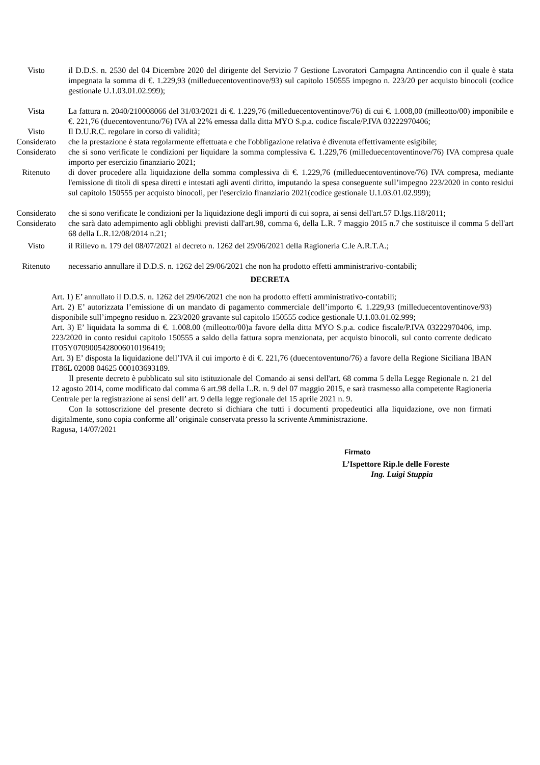Visto il D.D.S. n. 2530 del 04 Dicembre 2020 del dirigente del Servizio 7 Gestione Lavoratori Campagna Antincendio con il quale è stata impegnata la somma di €. 1.229,93 (milleduecentoventinove/93) sul capitolo 150555 impegno n. 223/20 per acquisto binocoli (codice gestionale U.1.03.01.02.999);
Vista La fattura n. 2040/210008066 del 31/03/2021 di €. 1.229,76 (milleduecentoventinove/76) di cui €. 1.008,00 (milleotto/00) imponibile e €. 221,76 (duecentoventuno/76) IVA al 22% emessa dalla ditta MYO S.p.a. codice fiscale/P.IVA 03222970406;
Visto Il D.U.R.C. regolare in corso di validità;
Considerato che la prestazione è stata regolarmente effettuata e che l'obbligazione relativa è divenuta effettivamente esigibile;
Considerato che si sono verificate le condizioni per liquidare la somma complessiva €. 1.229,76 (milleduecentoventinove/76) IVA compresa quale importo per esercizio finanziario 2021;
Ritenuto di dover procedere alla liquidazione della somma complessiva di €. 1.229,76 (milleduecentoventinove/76) IVA compresa, mediante l'emissione di titoli di spesa diretti e intestati agli aventi diritto, imputando la spesa conseguente sull’impegno 223/2020 in conto residui sul capitolo 150555 per acquisto binocoli, per l'esercizio finanziario 2021(codice gestionale U.1.03.01.02.999);
Considerato che si sono verificate le condizioni per la liquidazione degli importi di cui sopra, ai sensi dell'art.57 D.lgs.118/2011;
Considerato che sarà dato adempimento agli obblighi previsti dall'art.98, comma 6, della L.R. 7 maggio 2015 n.7 che sostituisce il comma 5 dell'art 68 della L.R.12/08/2014 n.21;
Visto il Rilievo n. 179 del 08/07/2021 al decreto n. 1262 del 29/06/2021 della Ragioneria C.le A.R.T.A.;
Ritenuto necessario annullare il D.D.S. n. 1262 del 29/06/2021 che non ha prodotto effetti amministrarivo-contabili;
DECRETA
Art. 1) E’ annullato il D.D.S. n. 1262 del 29/06/2021 che non ha prodotto effetti amministrativo-contabili;
Art. 2) E’ autorizzata l’emissione di un mandato di pagamento commerciale dell’importo €. 1.229,93 (milleduecentoventinove/93) disponibile sull’impegno residuo n. 223/2020 gravante sul capitolo 150555 codice gestionale U.1.03.01.02.999;
Art. 3) E’ liquidata la somma di €. 1.008.00 (milleotto/00)a favore della ditta MYO S.p.a. codice fiscale/P.IVA 03222970406, imp. 223/2020 in conto residui capitolo 150555 a saldo della fattura sopra menzionata, per acquisto binocoli, sul conto corrente dedicato IT05Y0709005428006010196419;
Art. 3) E’ disposta la liquidazione dell’IVA il cui importo è di €. 221,76 (duecentoventuno/76) a favore della Regione Siciliana IBAN IT86L 02008 04625 000103693189.
Il presente decreto è pubblicato sul sito istituzionale del Comando ai sensi dell'art. 68 comma 5 della Legge Regionale n. 21 del 12 agosto 2014, come modificato dal comma 6 art.98 della L.R. n. 9 del 07 maggio 2015, e sarà trasmesso alla competente Ragioneria Centrale per la registrazione ai sensi dell’ art. 9 della legge regionale del 15 aprile 2021 n. 9.
Con la sottoscrizione del presente decreto si dichiara che tutti i documenti propedeutici alla liquidazione, ove non firmati digitalmente, sono copia conforme all’ originale conservata presso la scrivente Amministrazione.
Ragusa, 14/07/2021
Firmato
L’Ispettore Rip.le delle Foreste
Ing. Luigi Stuppia